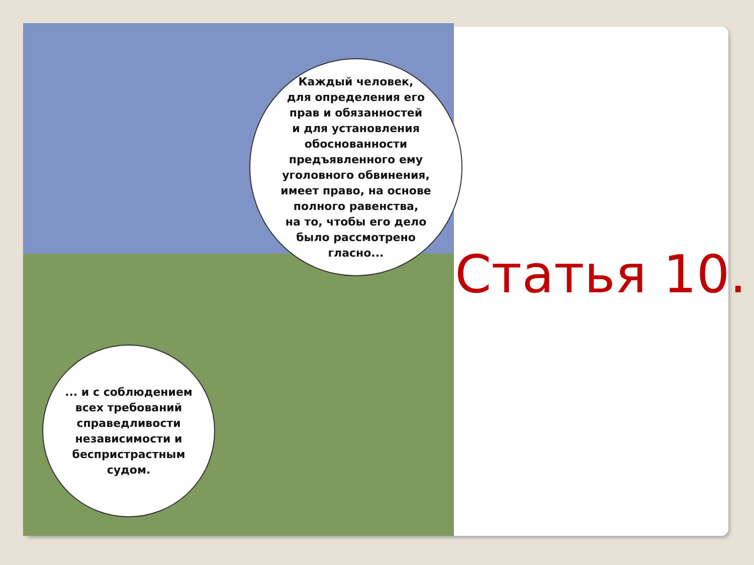Каждый человек,
для определения его
прав и обязанностей
и для установления
обоснованности
предъявленного ему
уголовного обвинения,
имеет право, на основе
полного равенства,
на то, чтобы его дело
было рассмотрено
гласно...
... и с соблюдением
всех требований
справедливости
независимости и
беспристрастным
судом.
Статья 10.